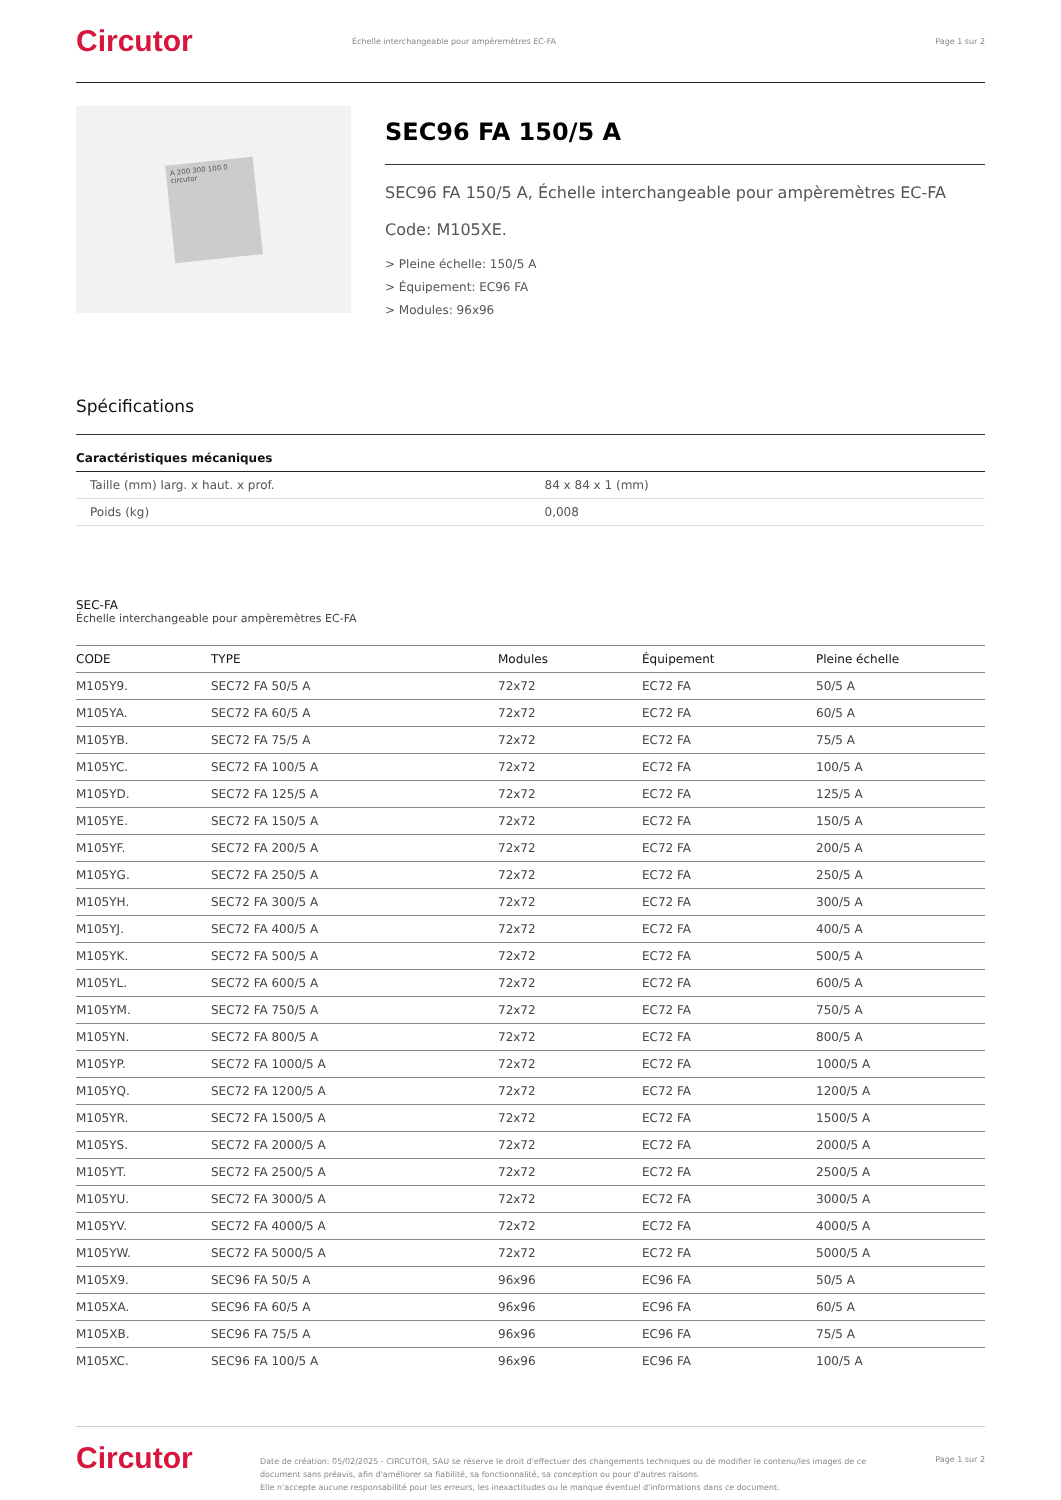Circutor
Échelle interchangeable pour ampèremètres EC-FA
Page 1 sur 2
A 200 300 100 0 circutor
SEC96 FA 150/5 A
SEC96 FA 150/5 A, Échelle interchangeable pour ampèremètres EC-FA
Code: M105XE.
> Pleine échelle: 150/5 A
> Équipement: EC96 FA
> Modules: 96x96
Spécifications
Caractéristiques mécaniques
| Taille (mm) larg. x haut. x prof. | 84 x 84 x 1 (mm) |
| Poids (kg) | 0,008 |
SEC-FA
Échelle interchangeable pour ampèremètres EC-FA
| CODE | TYPE | Modules | Équipement | Pleine échelle |
| --- | --- | --- | --- | --- |
| M105Y9. | SEC72 FA 50/5 A | 72x72 | EC72 FA | 50/5 A |
| M105YA. | SEC72 FA 60/5 A | 72x72 | EC72 FA | 60/5 A |
| M105YB. | SEC72 FA 75/5 A | 72x72 | EC72 FA | 75/5 A |
| M105YC. | SEC72 FA 100/5 A | 72x72 | EC72 FA | 100/5 A |
| M105YD. | SEC72 FA 125/5 A | 72x72 | EC72 FA | 125/5 A |
| M105YE. | SEC72 FA 150/5 A | 72x72 | EC72 FA | 150/5 A |
| M105YF. | SEC72 FA 200/5 A | 72x72 | EC72 FA | 200/5 A |
| M105YG. | SEC72 FA 250/5 A | 72x72 | EC72 FA | 250/5 A |
| M105YH. | SEC72 FA 300/5 A | 72x72 | EC72 FA | 300/5 A |
| M105YJ. | SEC72 FA 400/5 A | 72x72 | EC72 FA | 400/5 A |
| M105YK. | SEC72 FA 500/5 A | 72x72 | EC72 FA | 500/5 A |
| M105YL. | SEC72 FA 600/5 A | 72x72 | EC72 FA | 600/5 A |
| M105YM. | SEC72 FA 750/5 A | 72x72 | EC72 FA | 750/5 A |
| M105YN. | SEC72 FA 800/5 A | 72x72 | EC72 FA | 800/5 A |
| M105YP. | SEC72 FA 1000/5 A | 72x72 | EC72 FA | 1000/5 A |
| M105YQ. | SEC72 FA 1200/5 A | 72x72 | EC72 FA | 1200/5 A |
| M105YR. | SEC72 FA 1500/5 A | 72x72 | EC72 FA | 1500/5 A |
| M105YS. | SEC72 FA 2000/5 A | 72x72 | EC72 FA | 2000/5 A |
| M105YT. | SEC72 FA 2500/5 A | 72x72 | EC72 FA | 2500/5 A |
| M105YU. | SEC72 FA 3000/5 A | 72x72 | EC72 FA | 3000/5 A |
| M105YV. | SEC72 FA 4000/5 A | 72x72 | EC72 FA | 4000/5 A |
| M105YW. | SEC72 FA 5000/5 A | 72x72 | EC72 FA | 5000/5 A |
| M105X9. | SEC96 FA 50/5 A | 96x96 | EC96 FA | 50/5 A |
| M105XA. | SEC96 FA 60/5 A | 96x96 | EC96 FA | 60/5 A |
| M105XB. | SEC96 FA 75/5 A | 96x96 | EC96 FA | 75/5 A |
| M105XC. | SEC96 FA 100/5 A | 96x96 | EC96 FA | 100/5 A |
Circutor
Date de création: 05/02/2025 - CIRCUTOR, SAU se réserve le droit d'effectuer des changements techniques ou de modifier le contenu/les images de ce document sans préavis, afin d'améliorer sa fiabilité, sa fonctionnalité, sa conception ou pour d'autres raisons.
Elle n'accepte aucune responsabilité pour les erreurs, les inexactitudes ou le manque éventuel d'informations dans ce document.
Page 1 sur 2